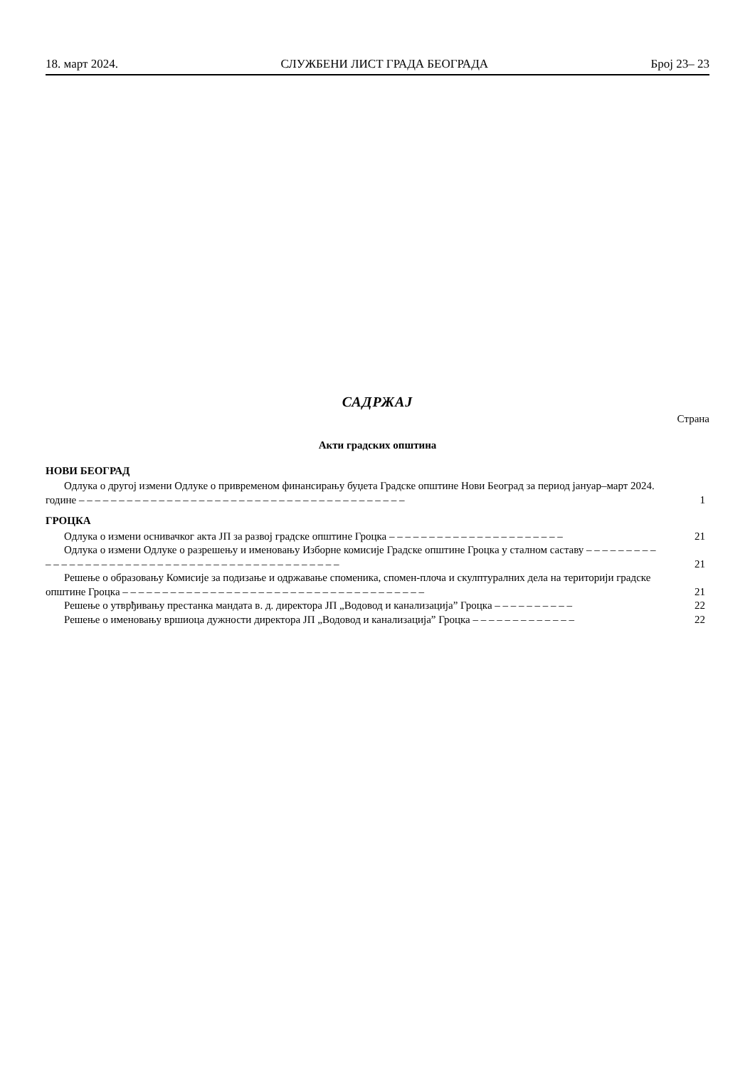18. март 2024. СЛУЖБЕНИ ЛИСТ ГРАДА БЕОГРАДА Број 23– 23
САДРЖАЈ
Страна
Акти градских општина
НОВИ БЕОГРАД
Одлука о другој измени Одлуке о привременом финансирању буџета Градске општине Нови Београд за период јануар–март 2024. године – – – – – – – – – – – – – – – – – – – – – – – – – – – – – – – – – – – – – – – – –
1
ГРОЦКА
Одлука о измени оснивачког акта ЈП за развој градске општине Гроцка – – – – – – – – – – – – – – – – – – – – – –
21
Одлука о измени Одлуке о разрешењу и именовању Изборне комисије Градске општине Гроцка у сталном саставу – – – – – – – – – – – – – – – – – – – – – – – – – – – – – – – – – – – – – – – – – – – – – –
21
Решење о образовању Комисије за подизање и одржавање споменика, спомен-плоча и скулптуралних дела на територији градске општине Гроцка – – – – – – – – – – – – – – – – – – – – – – – – – – – – – – – – – – – – – –
21
Решење о утврђивању престанка мандата в. д. директора ЈП „Водовод и канализација” Гроцка – – – – – – – – – –
22
Решење о именовању вршиоца дужности директора ЈП „Водовод и канализација” Гроцка – – – – – – – – – – – – –
22